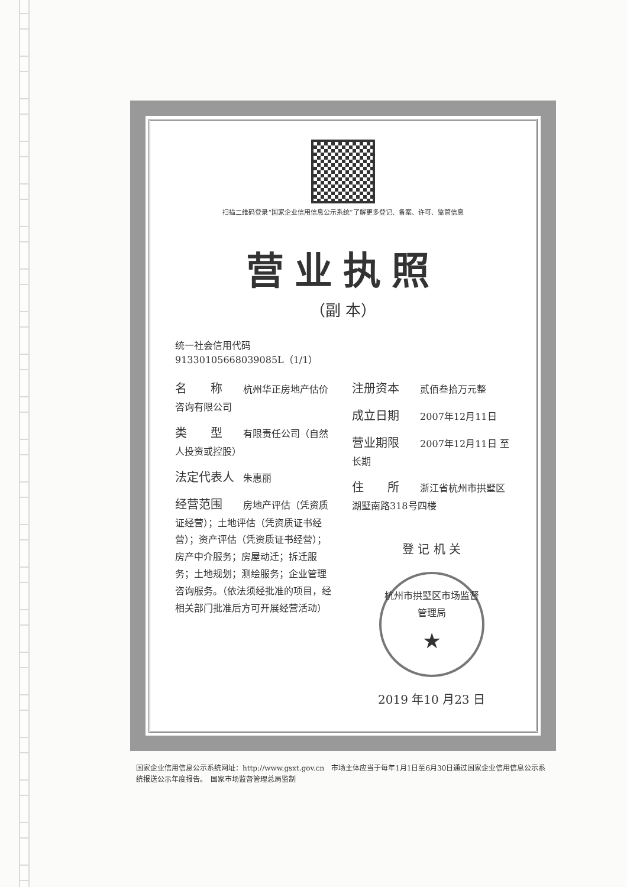扫描二维码登录“国家企业信用信息公示系统”了解更多登记、备案、许可、监管信息
营业执照
（副 本）
统一社会信用代码
91330105668039085L（1/1）
名　　称 杭州华正房地产估价咨询有限公司
类　　型 有限责任公司（自然人投资或控股）
法定代表人 朱惠丽
经营范围 房地产评估（凭资质证经营）；土地评估（凭资质证书经营）；资产评估（凭资质证书经营）；房产中介服务；房屋动迁；拆迁服务；土地规划；测绘服务；企业管理咨询服务。（依法须经批准的项目，经相关部门批准后方可开展经营活动）
注册资本 贰佰叁拾万元整
成立日期 2007年12月11日
营业期限 2007年12月11日 至 长期
住　　所 浙江省杭州市拱墅区湖墅南路318号四楼
登 记 机 关
杭州市拱墅区市场监督管理局
★
2019 年10 月23 日
国家企业信用信息公示系统网址：http://www.gsxt.gov.cn　市场主体应当于每年1月1日至6月30日通过国家企业信用信息公示系统报送公示年度报告。　国家市场监督管理总局监制